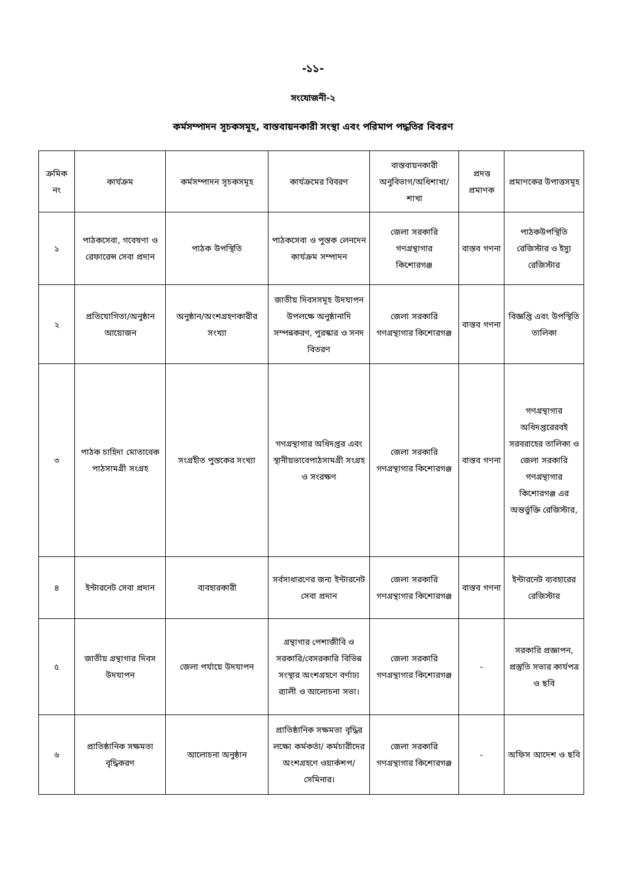-১১-
সংযোজনী-২
কর্মসম্পাদন সূচকসমূহ, বাস্তবায়নকারী সংস্থা এবং পরিমাপ পদ্ধতির বিবরণ
| ক্রমিক নং | কার্যক্রম | কর্মসম্পাদন সূচকসমূহ | কার্যক্রমের বিবরণ | বাস্তবায়নকারী অনুবিভাগ/অধিশাখা/ শাখা | প্রদত্ত প্রমাণক | প্রমাণকের উপাত্তসমূহ |
| --- | --- | --- | --- | --- | --- | --- |
| ১ | পাঠকসেবা, গবেষণা ও রেফারেন্স সেবা প্রদান | পাঠক উপস্থিতি | পাঠকসেবা ও পুস্তক লেনদেন কার্যক্রম সম্পাদন | জেলা সরকারি গণগ্রন্থাগার কিশোরগঞ্জ | বাস্তব গণনা | পাঠকউপস্থিতি রেজিস্টার ও ইস্যু রেজিস্টার |
| ২ | প্রতিযোগিতা/অনুষ্ঠান আয়োজন | অনুষ্ঠান/অংশগ্রহণকারীর সংখ্যা | জাতীয় দিবসসমূহ উদযাপন উপলক্ষে অনুষ্ঠানাদি সম্পন্নকরণ, পুরস্কার ও সনদ বিতরণ | জেলা সরকারি গণগ্রন্থাগার কিশোরগঞ্জ | বাস্তব গণনা | বিজ্ঞপ্তি এবং উপস্থিতি তালিকা |
| ৩ | পাঠক চাহিদা মোতাবেক পাঠসামগ্রী সংগ্রহ | সংগ্রহীত পুস্তকের সংখ্যা | গণগ্রন্থাগার অধিদপ্তর এবং স্থানীয়ভাবেপাঠসামগ্রী সংগ্রহ ও সংরক্ষণ | জেলা সরকারি গণগ্রন্থাগার কিশোরগঞ্জ | বাস্তব গণনা | গণগ্রন্থাগার অধিদপ্তরেরবই সরবরাহের তালিকা ও জেলা সরকারি গণগ্রন্থাগার কিশোরগঞ্জ এর অন্তর্ভুক্তি রেজিস্টার, |
| ৪ | ইন্টারনেট সেবা প্রদান | ব্যবহারকারী | সর্বসাধারণের জন্য ইন্টারনেট সেবা প্রদান | জেলা সরকারি গণগ্রন্থাগার কিশোরগঞ্জ | বাস্তব গণনা | ইন্টারনেট ব্যবহারের রেজিস্টার |
| ৫ | জাতীয় গ্রন্থাগার দিবস উদযাপন | জেলা পর্যায়ে উদযাপন | গ্রন্থাগার পেশাজীবি ও সরকারি/বেসরকারি বিভিন্ন সংস্থার অংশগ্রহণে বর্ণাঢ্য র‍্যালী ও আলোচনা সভা। | জেলা সরকারি গণগ্রন্থাগার কিশোরগঞ্জ | - | সরকারি প্রজ্ঞাপন, প্রস্তুতি সভার কার্যপত্র ও ছবি |
| ৬ | প্রাতিষ্ঠানিক সক্ষমতা বৃদ্ধিকরণ | আলোচনা অনুষ্ঠান | প্রাতিষ্ঠানিক সক্ষমতা বৃদ্ধির লক্ষ্যে কর্মকর্তা/ কর্মচারীদের অংশগ্রহণে ওয়ার্কশপ/সেমিনার। | জেলা সরকারি গণগ্রন্থাগার কিশোরগঞ্জ | - | অফিস আদেশ ও ছবি |